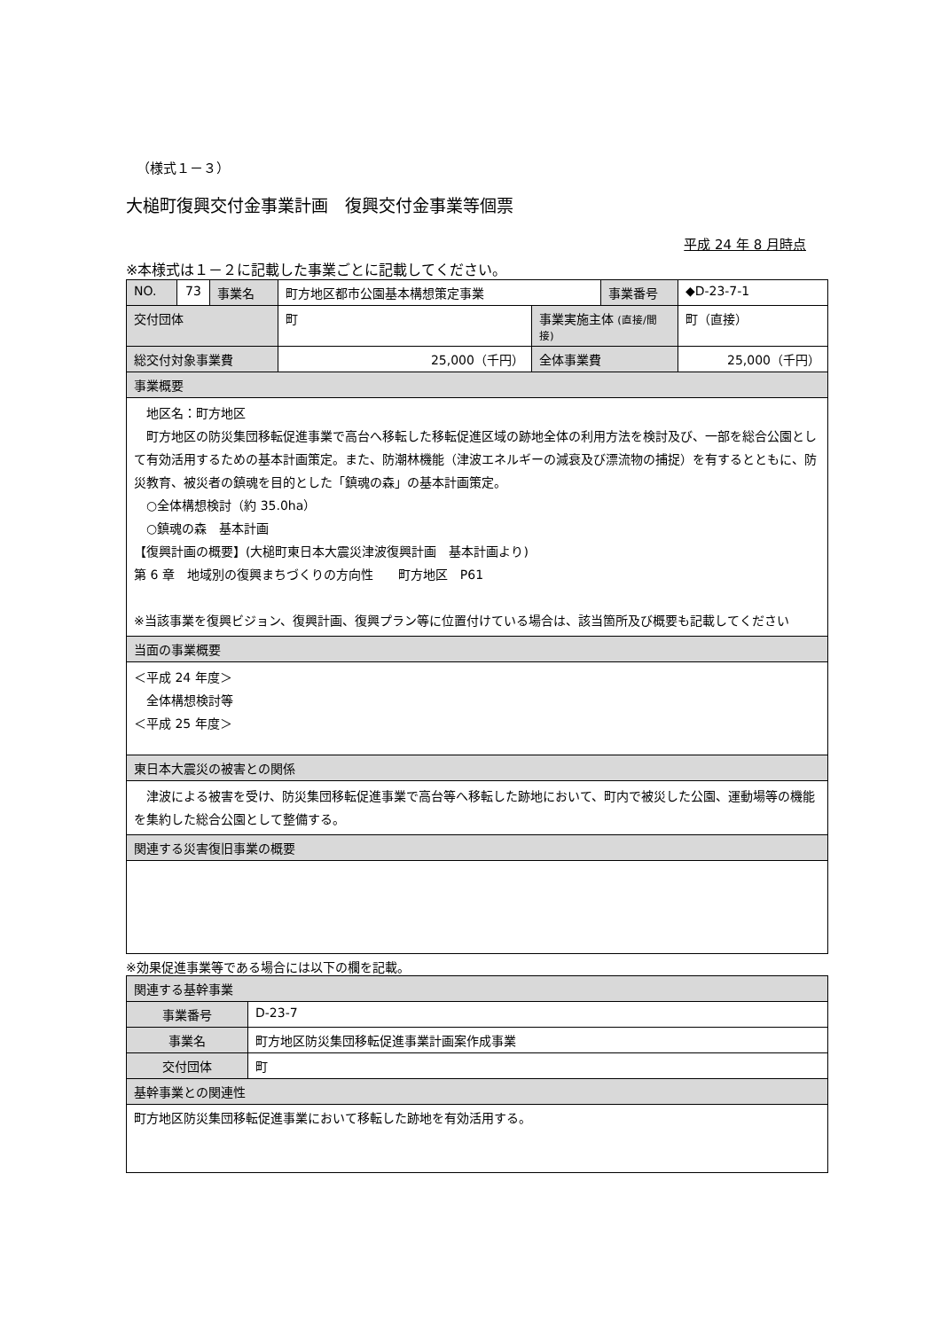（様式１－３）
大槌町復興交付金事業計画　復興交付金事業等個票
平成 24 年 8 月時点
※本様式は１－２に記載した事業ごとに記載してください。
| NO. | 73 | 事業名 | 町方地区都市公園基本構想策定事業 | | 事業番号 | ◆D-23-7-1 |
| 交付団体 | | | 町 | 事業実施主体 (直接/間接) | | 町（直接） |
| 総交付対象事業費 | | | 25,000（千円） | 全体事業費 | | 25,000（千円） |
| 事業概要 | | | | | | |
| 地区名：町方地区 町方地区の防災集団移転促進事業で高台へ移転した移転促進区域の跡地全体の利用方法を検討及び、一部を総合公園として有効活用するための基本計画策定。また、防潮林機能（津波エネルギーの減衰及び漂流物の捕捉）を有するとともに、防災教育、被災者の鎮魂を目的とした「鎮魂の森」の基本計画策定。 ○全体構想検討（約 35.0ha） ○鎮魂の森 基本計画 【復興計画の概要】(大槌町東日本大震災津波復興計画 基本計画より) 第 6 章 地域別の復興まちづくりの方向性 町方地区 P61 ※当該事業を復興ビジョン、復興計画、復興プラン等に位置付けている場合は、該当箇所及び概要も記載してください | | | | | | |
| 当面の事業概要 | | | | | | |
| ＜平成 24 年度＞ 全体構想検討等 ＜平成 25 年度＞ | | | | | | |
| 東日本大震災の被害との関係 | | | | | | |
| 津波による被害を受け、防災集団移転促進事業で高台等へ移転した跡地において、町内で被災した公園、運動場等の機能を集約した総合公園として整備する。 | | | | | | |
| 関連する災害復旧事業の概要 | | | | | | |
※効果促進事業等である場合には以下の欄を記載。
| 関連する基幹事業 | |
| 事業番号 | D-23-7 |
| 事業名 | 町方地区防災集団移転促進事業計画案作成事業 |
| 交付団体 | 町 |
| 基幹事業との関連性 | |
| 町方地区防災集団移転促進事業において移転した跡地を有効活用する。 | |